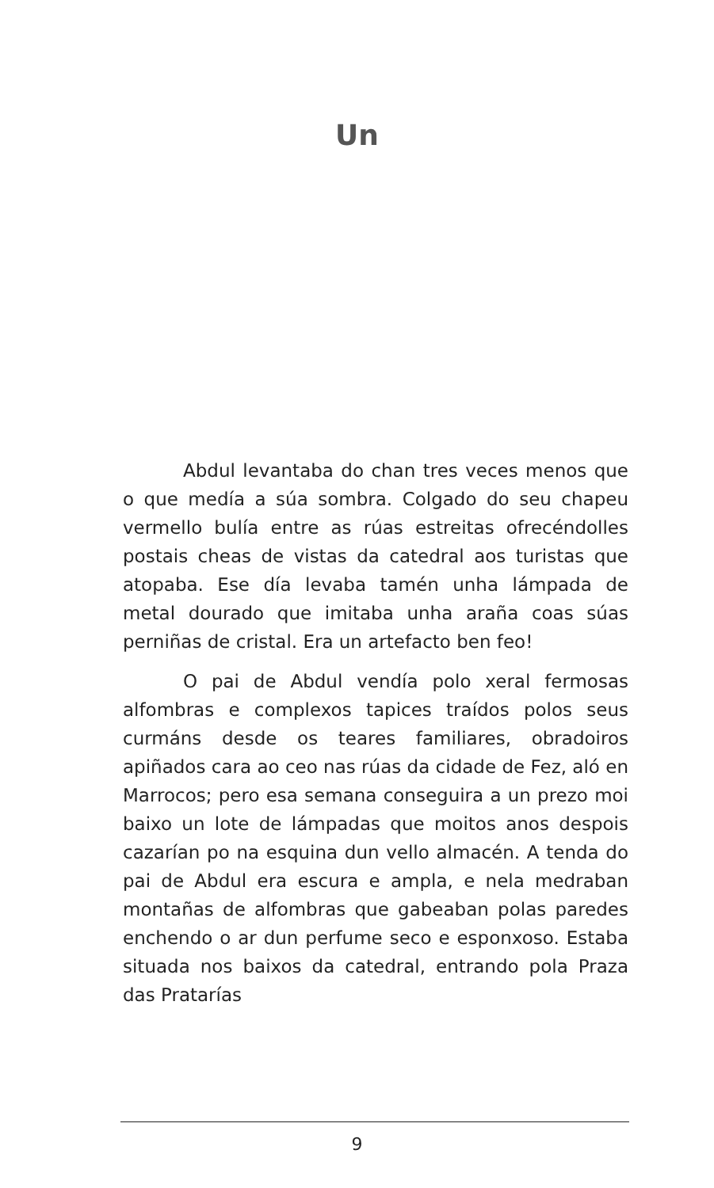Un
Abdul levantaba do chan tres veces menos que o que medía a súa sombra. Colgado do seu chapeu vermello bulía entre as rúas estreitas ofrecéndolles postais cheas de vistas da catedral aos turistas que atopaba. Ese día levaba tamén unha lámpada de metal dourado que imitaba unha araña coas súas perniñas de cristal. Era un artefacto ben feo!
O pai de Abdul vendía polo xeral fermosas alfombras e complexos tapices traídos polos seus curmáns desde os teares familiares, obradoiros apiñados cara ao ceo nas rúas da cidade de Fez, aló en Marrocos; pero esa semana conseguira a un prezo moi baixo un lote de lámpadas que moitos anos despois cazarían po na esquina dun vello almacén. A tenda do pai de Abdul era escura e ampla, e nela medraban montañas de alfombras que gabeaban polas paredes enchendo o ar dun perfume seco e esponxoso. Estaba situada nos baixos da catedral, entrando pola Praza das Pratarías
9